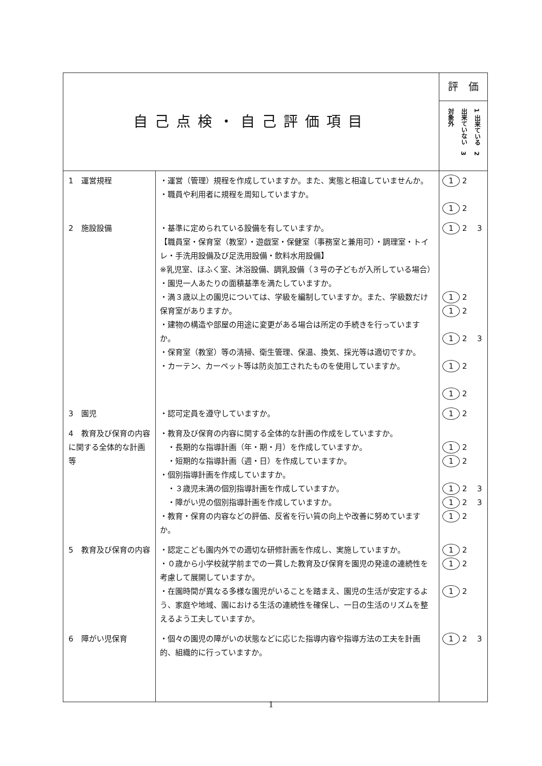| 自己点検・自己評価項目 | | 評 価 |
| --- | --- | --- |
| | | 1 出来ている 2 出来ていない 3 対象外 |
| 1 運営規程 | ・運営（管理）規程を作成していますか。また、実態と相違していませんか。 ・職員や利用者に規程を周知していますか。 | 1 2 1 2 |
| 2 施設設備 | ・基準に定められている設備を有していますか。 【職員室・保育室（教室）・遊戯室・保健室（事務室と兼用可）・調理室・トイレ・手洗用設備及び足洗用設備・飲料水用設備】 ※乳児室、ほふく室、沐浴設備、調乳設備（３号の子どもが入所している場合） ・園児一人あたりの面積基準を満たしていますか。 ・満３歳以上の園児については、学級を編制していますか。また、学級数だけ保育室がありますか。 ・建物の構造や部屋の用途に変更がある場合は所定の手続きを行っていますか。 ・保育室（教室）等の清掃、衛生管理、保温、換気、採光等は適切ですか。 ・カーテン、カーペット等は防炎加工されたものを使用していますか。 | 1 2 3 1 2 1 2 1 2 3 1 2 1 2 |
| 3 園児 | ・認可定員を遵守していますか。 | 1 2 |
| 4 教育及び保育の内容に関する全体的な計画等 | ・教育及び保育の内容に関する全体的な計画の作成をしていますか。 ・長期的な指導計画（年・期・月）を作成していますか。 ・短期的な指導計画（週・日）を作成していますか。 ・個別指導計画を作成していますか。 ・３歳児未満の個別指導計画を作成していますか。 ・障がい児の個別指導計画を作成していますか。 ・教育・保育の内容などの評価、反省を行い質の向上や改善に努めていますか。 | 1 2 1 2 1 2 3 1 2 3 1 2 |
| 5 教育及び保育の内容 | ・認定こども園内外での適切な研修計画を作成し、実施していますか。 ・０歳から小学校就学前までの一貫した教育及び保育を園児の発達の連続性を考慮して展開していますか。 ・在園時間が異なる多様な園児がいることを踏まえ、園児の生活が安定するよう、家庭や地域、園における生活の連続性を確保し、一日の生活のリズムを整えるよう工夫していますか。 | 1 2 1 2 1 2 |
| 6 障がい児保育 | ・個々の園児の障がいの状態などに応じた指導内容や指導方法の工夫を計画的、組織的に行っていますか。 | 1 2 3 |
1